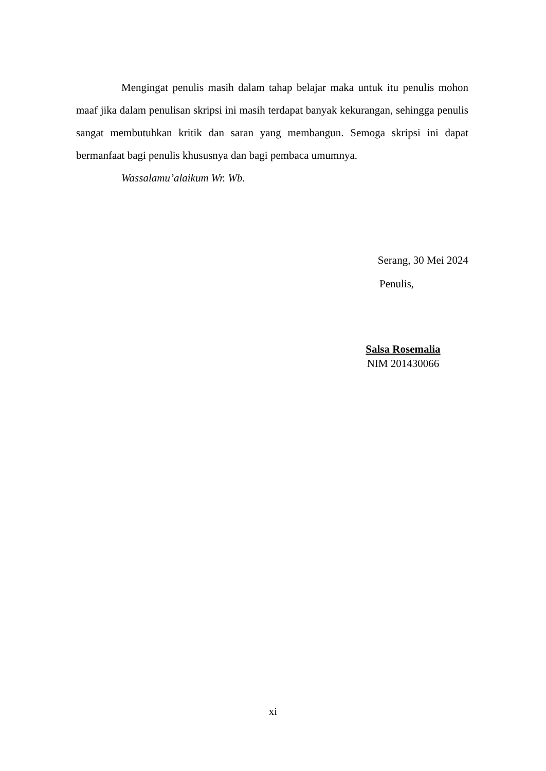Mengingat penulis masih dalam tahap belajar maka untuk itu penulis mohon maaf jika dalam penulisan skripsi ini masih terdapat banyak kekurangan, sehingga penulis sangat membutuhkan kritik dan saran yang membangun. Semoga skripsi ini dapat bermanfaat bagi penulis khususnya dan bagi pembaca umumnya.
Wassalamu’alaikum Wr. Wb.
Serang, 30 Mei 2024
Penulis,
Salsa Rosemalia
NIM 201430066
xi